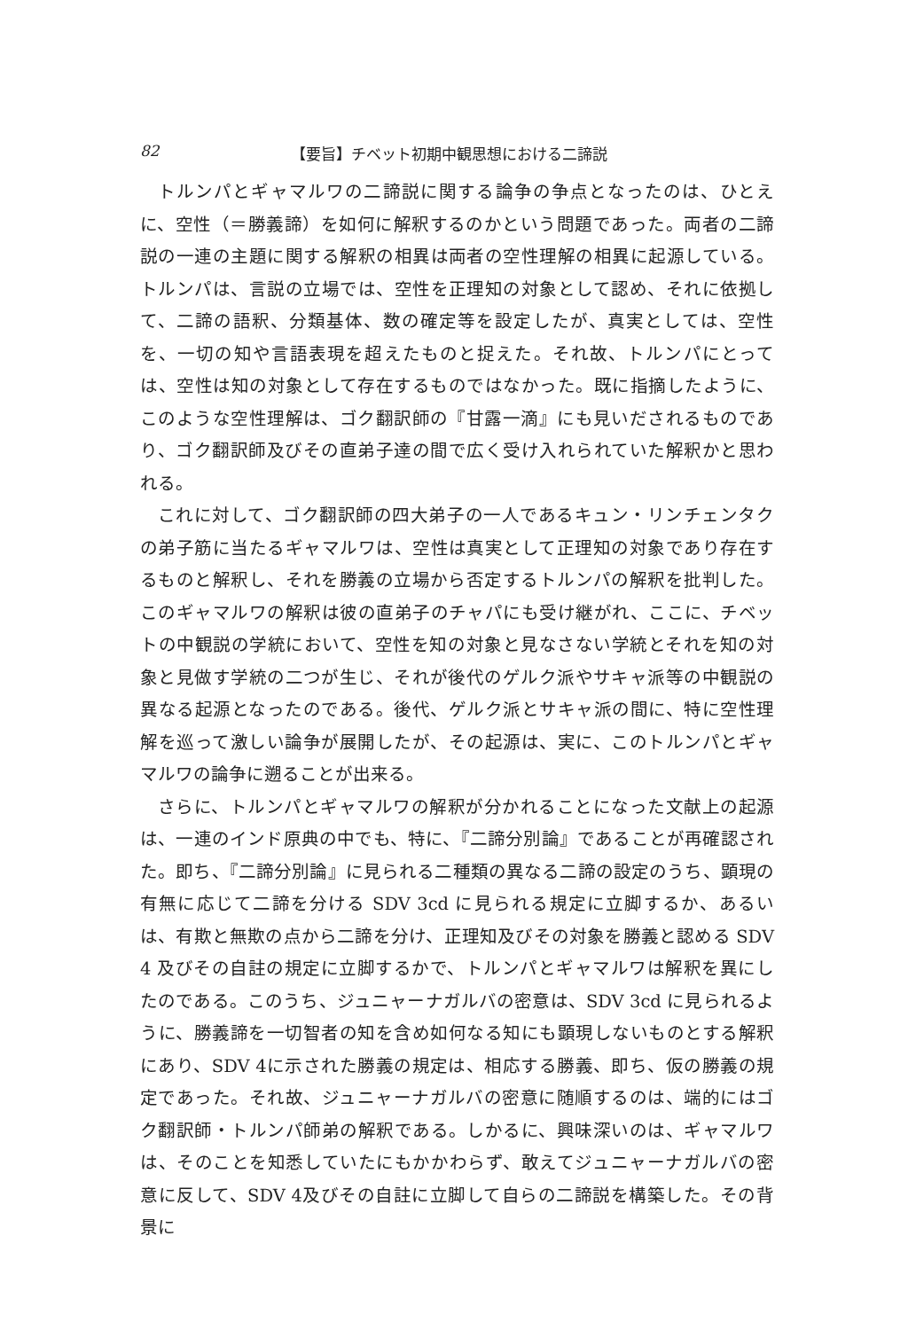82 【要旨】チベット初期中観思想における二諦説
トルンパとギャマルワの二諦説に関する論争の争点となったのは、ひとえに、空性（＝勝義諦）を如何に解釈するのかという問題であった。両者の二諦説の一連の主題に関する解釈の相異は両者の空性理解の相異に起源している。トルンパは、言説の立場では、空性を正理知の対象として認め、それに依拠して、二諦の語釈、分類基体、数の確定等を設定したが、真実としては、空性を、一切の知や言語表現を超えたものと捉えた。それ故、トルンパにとっては、空性は知の対象として存在するものではなかった。既に指摘したように、このような空性理解は、ゴク翻訳師の『甘露一滴』にも見いだされるものであり、ゴク翻訳師及びその直弟子達の間で広く受け入れられていた解釈かと思われる。
これに対して、ゴク翻訳師の四大弟子の一人であるキュン・リンチェンタクの弟子筋に当たるギャマルワは、空性は真実として正理知の対象であり存在するものと解釈し、それを勝義の立場から否定するトルンパの解釈を批判した。このギャマルワの解釈は彼の直弟子のチャパにも受け継がれ、ここに、チベットの中観説の学統において、空性を知の対象と見なさない学統とそれを知の対象と見做す学統の二つが生じ、それが後代のゲルク派やサキャ派等の中観説の異なる起源となったのである。後代、ゲルク派とサキャ派の間に、特に空性理解を巡って激しい論争が展開したが、その起源は、実に、このトルンパとギャマルワの論争に遡ることが出来る。
さらに、トルンパとギャマルワの解釈が分かれることになった文献上の起源は、一連のインド原典の中でも、特に、『二諦分別論』であることが再確認された。即ち、『二諦分別論』に見られる二種類の異なる二諦の設定のうち、顕現の有無に応じて二諦を分ける SDV 3cd に見られる規定に立脚するか、あるいは、有欺と無欺の点から二諦を分け、正理知及びその対象を勝義と認める SDV 4 及びその自註の規定に立脚するかで、トルンパとギャマルワは解釈を異にしたのである。このうち、ジュニャーナガルバの密意は、SDV 3cd に見られるように、勝義諦を一切智者の知を含め如何なる知にも顕現しないものとする解釈にあり、SDV 4に示された勝義の規定は、相応する勝義、即ち、仮の勝義の規定であった。それ故、ジュニャーナガルバの密意に随順するのは、端的にはゴク翻訳師・トルンパ師弟の解釈である。しかるに、興味深いのは、ギャマルワは、そのことを知悉していたにもかかわらず、敢えてジュニャーナガルバの密意に反して、SDV 4及びその自註に立脚して自らの二諦説を構築した。その背景に